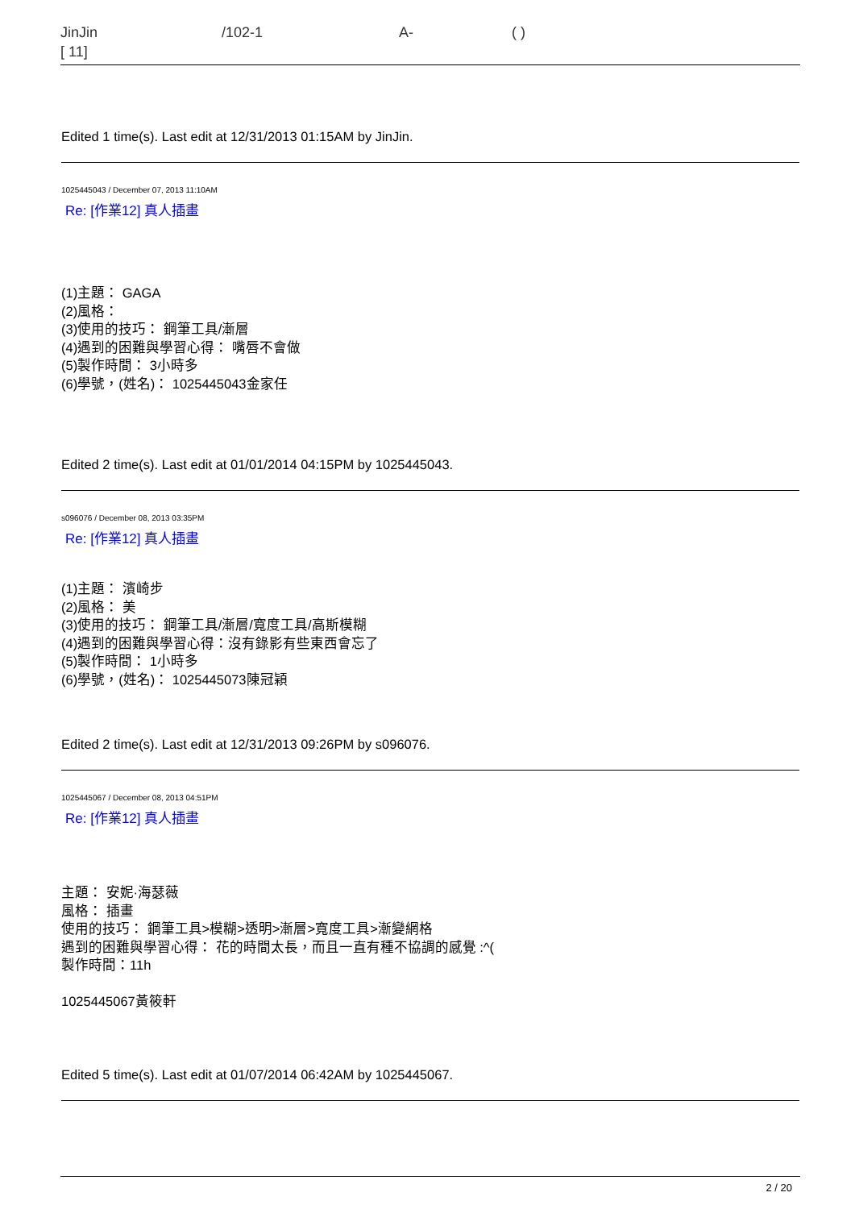JinJin /102-1 A- ( )
[ 11]
Edited 1 time(s). Last edit at 12/31/2013 01:15AM by JinJin.
1025445043 / December 07, 2013 11:10AM
Re: [作業12] 真人插畫
(1)主題： GAGA
(2)風格：
(3)使用的技巧： 鋼筆工具/漸層
(4)遇到的困難與學習心得： 嘴唇不會做
(5)製作時間： 3小時多
(6)學號，(姓名)： 1025445043金家任
Edited 2 time(s). Last edit at 01/01/2014 04:15PM by 1025445043.
s096076 / December 08, 2013 03:35PM
Re: [作業12] 真人插畫
(1)主題： 濱崎步
(2)風格： 美
(3)使用的技巧： 鋼筆工具/漸層/寬度工具/高斯模糊
(4)遇到的困難與學習心得：沒有錄影有些東西會忘了
(5)製作時間： 1小時多
(6)學號，(姓名)： 1025445073陳冠穎
Edited 2 time(s). Last edit at 12/31/2013 09:26PM by s096076.
1025445067 / December 08, 2013 04:51PM
Re: [作業12] 真人插畫
主題： 安妮·海瑟薇
風格： 插畫
使用的技巧： 鋼筆工具>模糊>透明>漸層>寬度工具>漸變網格
遇到的困難與學習心得： 花的時間太長，而且一直有種不協調的感覺 :^(
製作時間：11h
1025445067黃筱軒
Edited 5 time(s). Last edit at 01/07/2014 06:42AM by 1025445067.
2 / 20